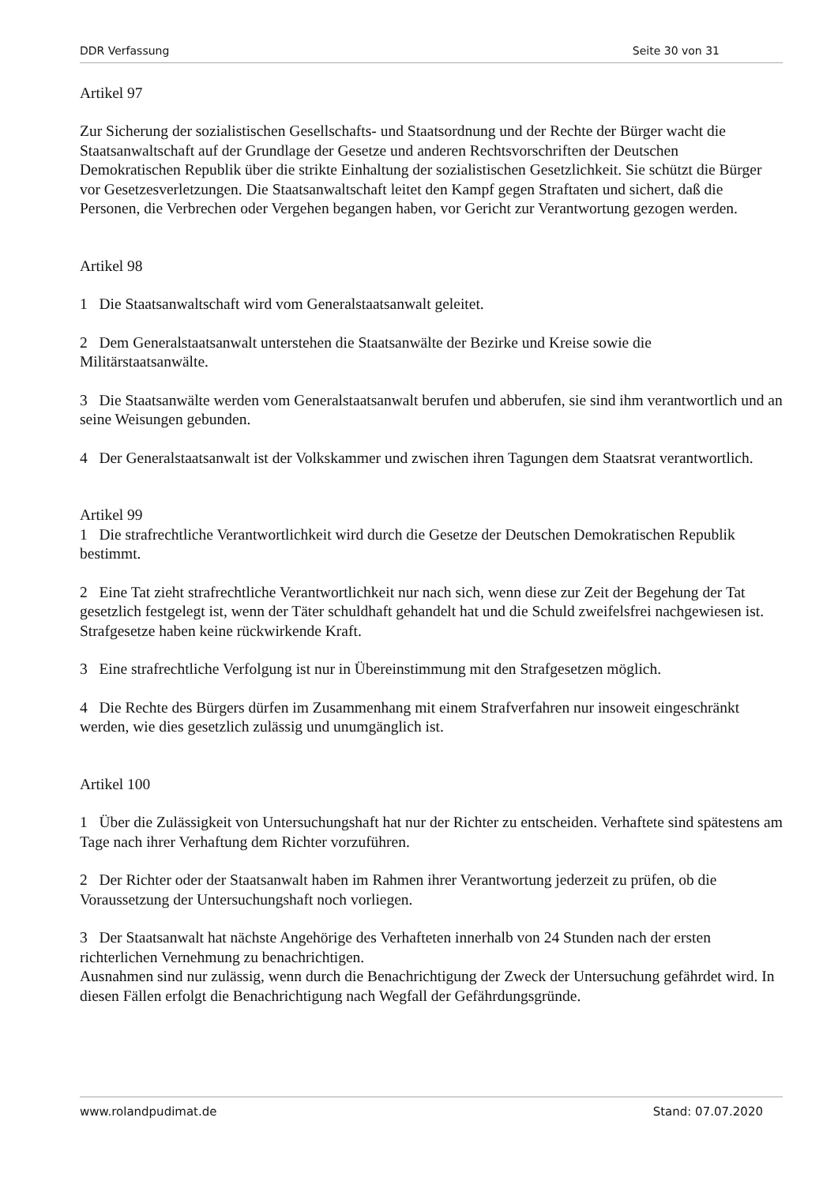DDR Verfassung Seite 30 von 31
Artikel 97
Zur Sicherung der sozialistischen Gesellschafts- und Staatsordnung und der Rechte der Bürger wacht die Staatsanwaltschaft auf der Grundlage der Gesetze und anderen Rechtsvorschriften der Deutschen Demokratischen Republik über die strikte Einhaltung der sozialistischen Gesetzlichkeit. Sie schützt die Bürger vor Gesetzesverletzungen. Die Staatsanwaltschaft leitet den Kampf gegen Straftaten und sichert, daß die Personen, die Verbrechen oder Vergehen begangen haben, vor Gericht zur Verantwortung gezogen werden.
Artikel 98
1 Die Staatsanwaltschaft wird vom Generalstaatsanwalt geleitet.
2 Dem Generalstaatsanwalt unterstehen die Staatsanwälte der Bezirke und Kreise sowie die Militärstaatsanwälte.
3 Die Staatsanwälte werden vom Generalstaatsanwalt berufen und abberufen, sie sind ihm verantwortlich und an seine Weisungen gebunden.
4 Der Generalstaatsanwalt ist der Volkskammer und zwischen ihren Tagungen dem Staatsrat verantwortlich.
Artikel 99
1 Die strafrechtliche Verantwortlichkeit wird durch die Gesetze der Deutschen Demokratischen Republik bestimmt.
2 Eine Tat zieht strafrechtliche Verantwortlichkeit nur nach sich, wenn diese zur Zeit der Begehung der Tat gesetzlich festgelegt ist, wenn der Täter schuldhaft gehandelt hat und die Schuld zweifelsfrei nachgewiesen ist. Strafgesetze haben keine rückwirkende Kraft.
3 Eine strafrechtliche Verfolgung ist nur in Übereinstimmung mit den Strafgesetzen möglich.
4 Die Rechte des Bürgers dürfen im Zusammenhang mit einem Strafverfahren nur insoweit eingeschränkt werden, wie dies gesetzlich zulässig und unumgänglich ist.
Artikel 100
1 Über die Zulässigkeit von Untersuchungshaft hat nur der Richter zu entscheiden. Verhaftete sind spätestens am Tage nach ihrer Verhaftung dem Richter vorzuführen.
2 Der Richter oder der Staatsanwalt haben im Rahmen ihrer Verantwortung jederzeit zu prüfen, ob die Voraussetzung der Untersuchungshaft noch vorliegen.
3 Der Staatsanwalt hat nächste Angehörige des Verhafteten innerhalb von 24 Stunden nach der ersten richterlichen Vernehmung zu benachrichtigen.
Ausnahmen sind nur zulässig, wenn durch die Benachrichtigung der Zweck der Untersuchung gefährdet wird. In diesen Fällen erfolgt die Benachrichtigung nach Wegfall der Gefährdungsgründe.
www.rolandpudimat.de Stand: 07.07.2020